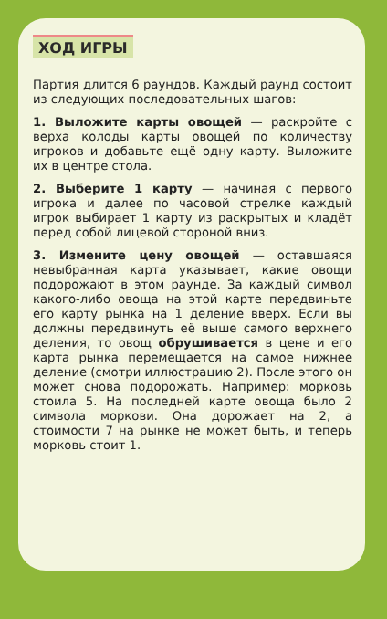ХОД ИГРЫ
Партия длится 6 раундов. Каждый раунд состоит из следующих последовательных шагов:
1. Выложите карты овощей — раскройте с верха колоды карты овощей по количеству игроков и добавьте ещё одну карту. Выложите их в центре стола.
2. Выберите 1 карту — начиная с первого игрока и далее по часовой стрелке каждый игрок выбирает 1 карту из раскрытых и кладёт перед собой лицевой стороной вниз.
3. Измените цену овощей — оставшаяся невыбранная карта указывает, какие овощи подорожают в этом раунде. За каждый символ какого-либо овоща на этой карте передвиньте его карту рынка на 1 деление вверх. Если вы должны передвинуть её выше самого верхнего деления, то овощ обрушивается в цене и его карта рынка перемещается на самое нижнее деление (смотри иллюстрацию 2). После этого он может снова подорожать. Например: морковь стоила 5. На последней карте овоща было 2 символа моркови. Она дорожает на 2, а стоимости 7 на рынке не может быть, и теперь морковь стоит 1.